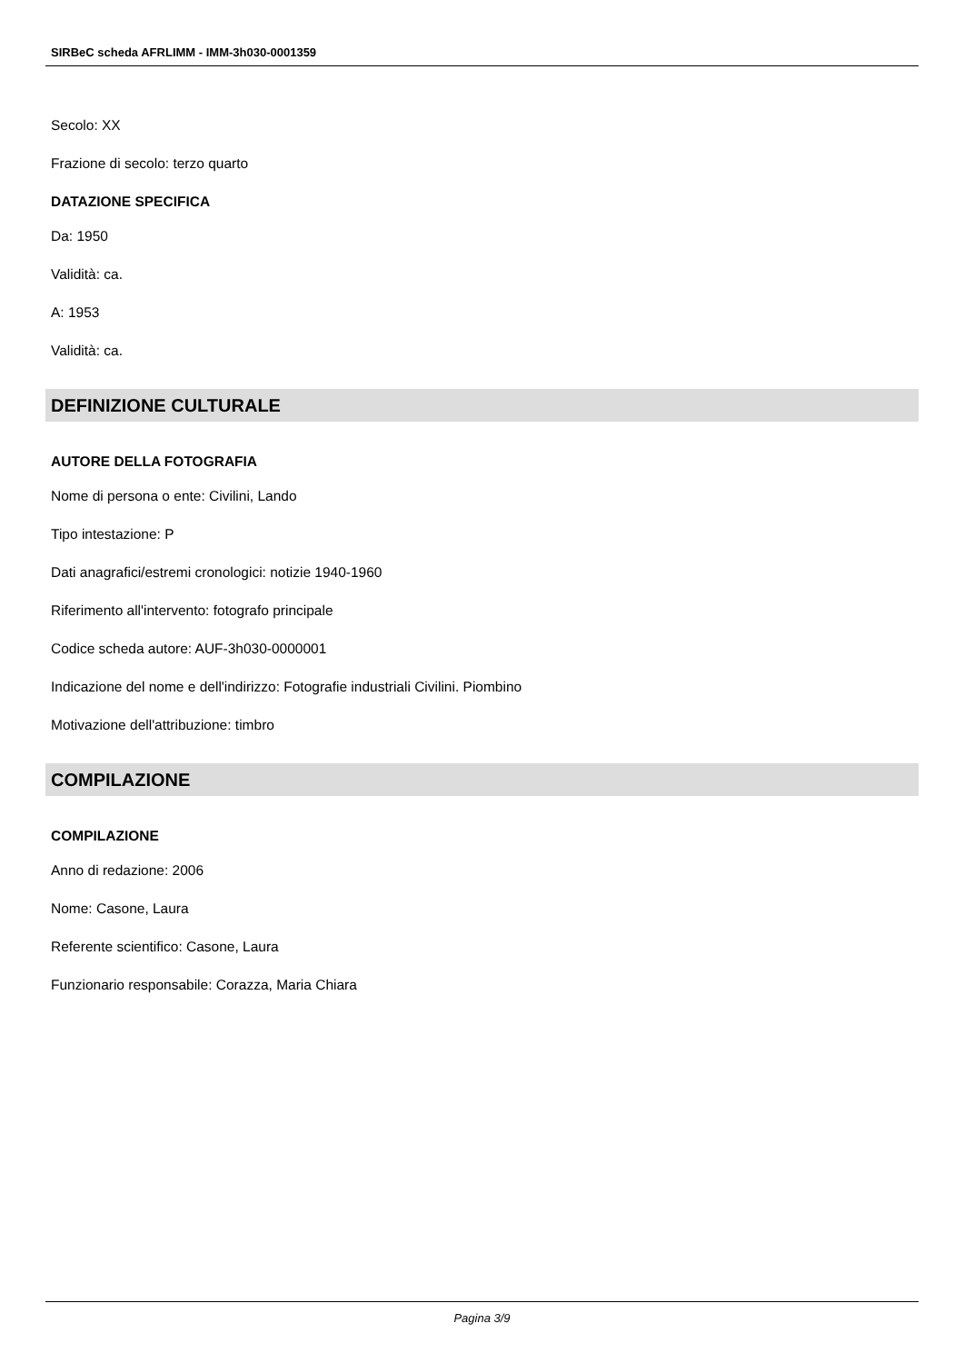SIRBeC scheda AFRLIMM - IMM-3h030-0001359
Secolo: XX
Frazione di secolo: terzo quarto
DATAZIONE SPECIFICA
Da: 1950
Validità: ca.
A: 1953
Validità: ca.
DEFINIZIONE CULTURALE
AUTORE DELLA FOTOGRAFIA
Nome di persona o ente: Civilini, Lando
Tipo intestazione: P
Dati anagrafici/estremi cronologici: notizie 1940-1960
Riferimento all'intervento: fotografo principale
Codice scheda autore: AUF-3h030-0000001
Indicazione del nome e dell'indirizzo: Fotografie industriali Civilini. Piombino
Motivazione dell'attribuzione: timbro
COMPILAZIONE
COMPILAZIONE
Anno di redazione: 2006
Nome: Casone, Laura
Referente scientifico: Casone, Laura
Funzionario responsabile: Corazza, Maria Chiara
Pagina 3/9